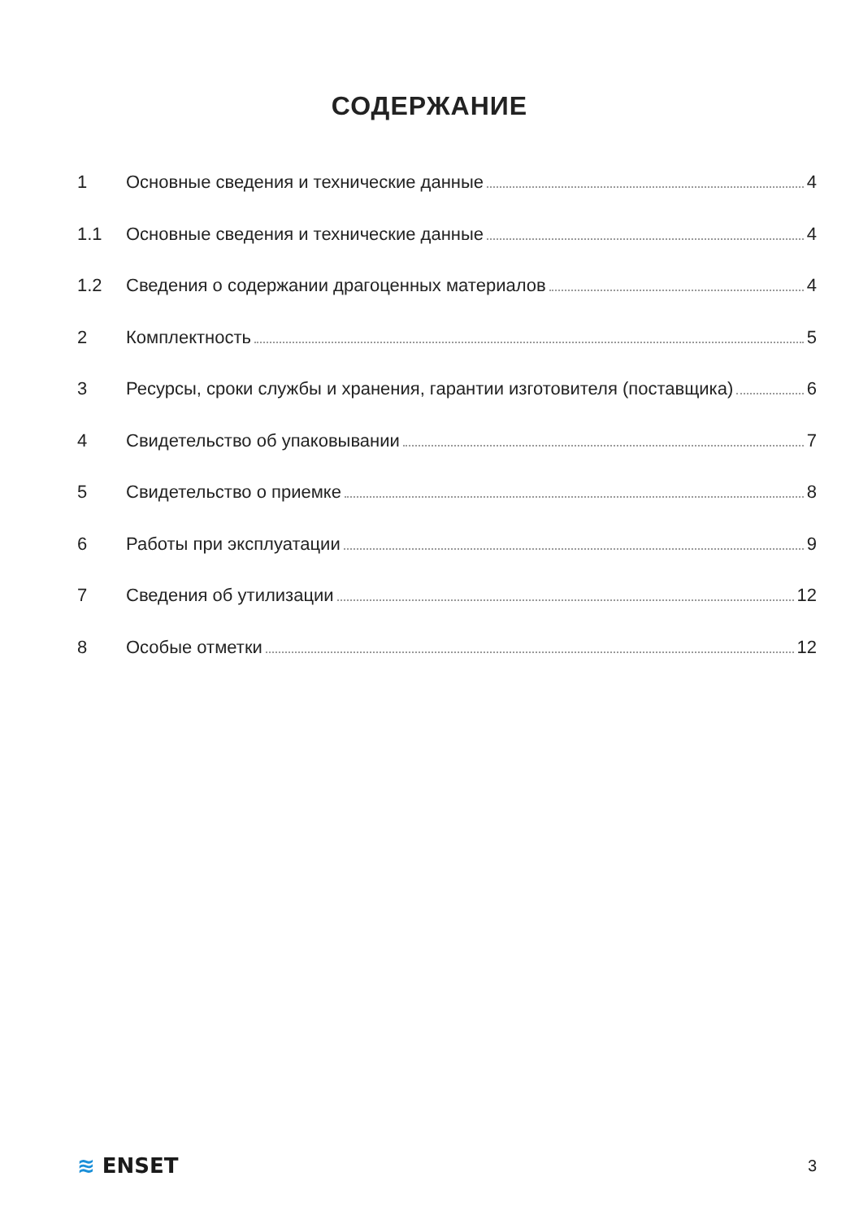СОДЕРЖАНИЕ
1 Основные сведения и технические данные 4
1.1 Основные сведения и технические данные 4
1.2 Сведения о содержании драгоценных материалов 4
2 Комплектность 5
3 Ресурсы, сроки службы и хранения, гарантии изготовителя (поставщика) 6
4 Свидетельство об упаковывании 7
5 Свидетельство о приемке 8
6 Работы при эксплуатации 9
7 Сведения об утилизации 12
8 Особые отметки 12
≋ ENSET
3